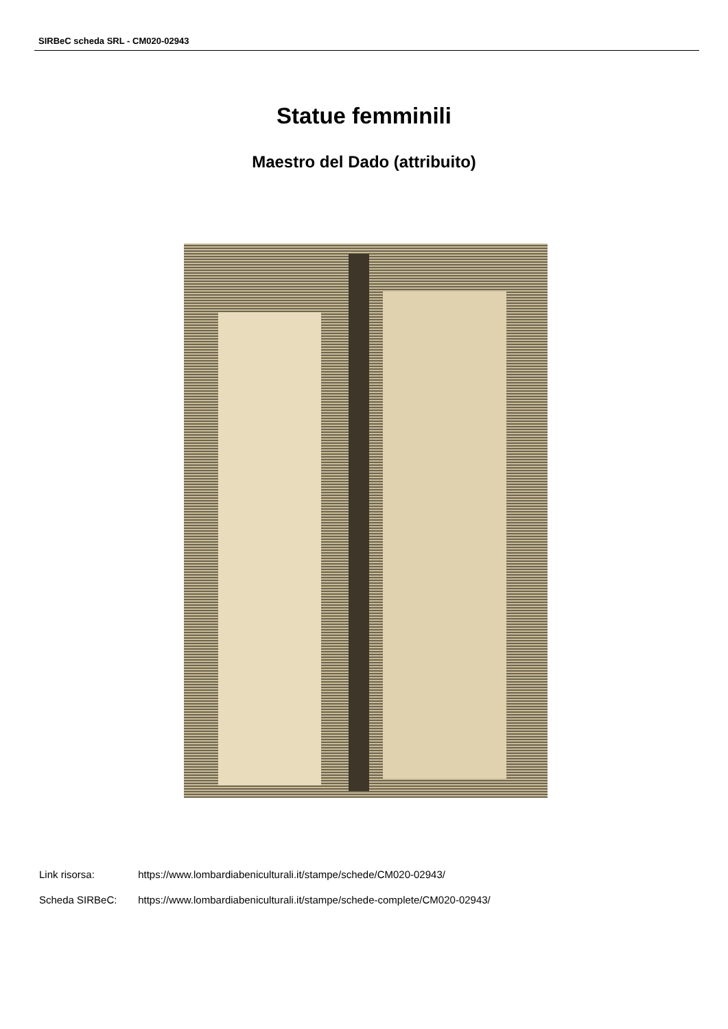SIRBeC scheda SRL - CM020-02943
Statue femminili
Maestro del Dado (attribuito)
Link risorsa: https://www.lombardiabeniculturali.it/stampe/schede/CM020-02943/
Scheda SIRBeC: https://www.lombardiabeniculturali.it/stampe/schede-complete/CM020-02943/